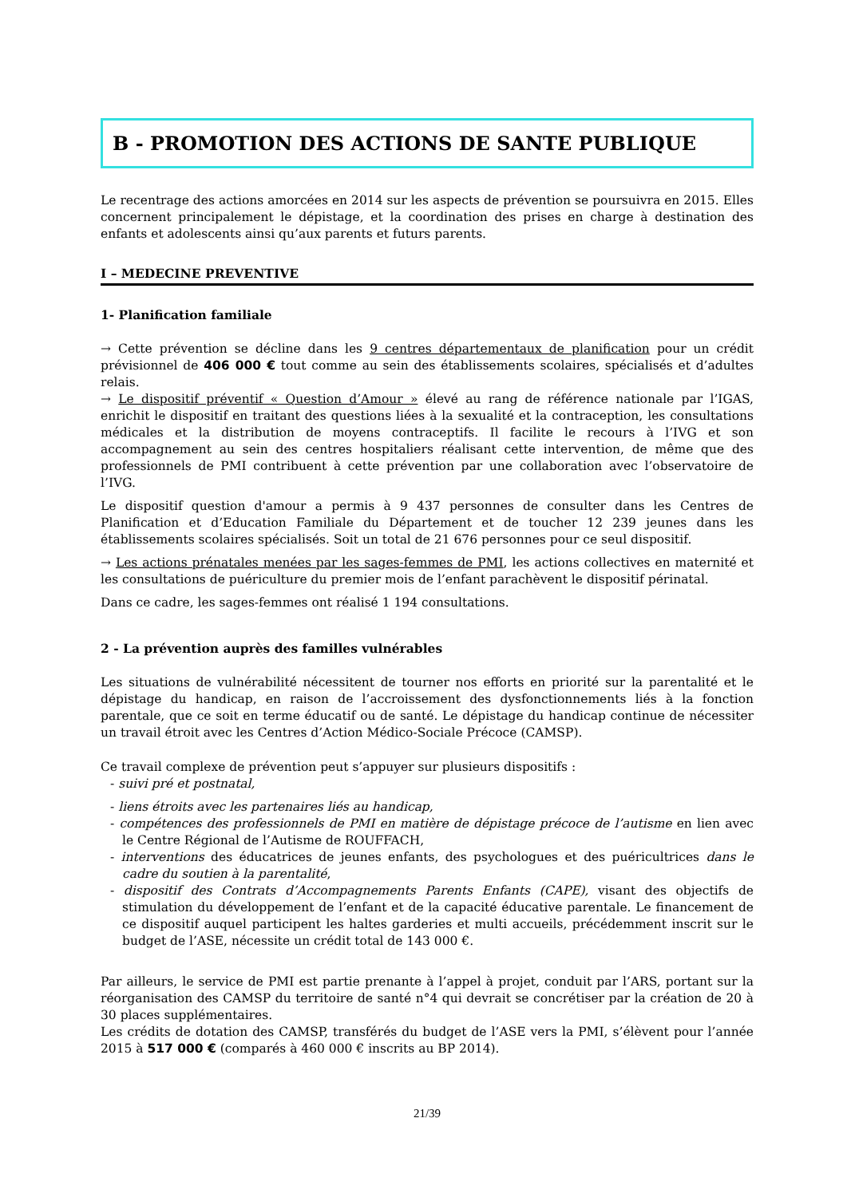B - PROMOTION DES ACTIONS DE SANTE PUBLIQUE
Le recentrage des actions amorcées en 2014 sur les aspects de prévention se poursuivra en 2015. Elles concernent principalement le dépistage, et la coordination des prises en charge à destination des enfants et adolescents ainsi qu’aux parents et futurs parents.
I – MEDECINE PREVENTIVE
1- Planification familiale
→ Cette prévention se décline dans les 9 centres départementaux de planification pour un crédit prévisionnel de 406 000 € tout comme au sein des établissements scolaires, spécialisés et d’adultes relais.
→ Le dispositif préventif « Question d’Amour » élevé au rang de référence nationale par l’IGAS, enrichit le dispositif en traitant des questions liées à la sexualité et la contraception, les consultations médicales et la distribution de moyens contraceptifs. Il facilite le recours à l’IVG et son accompagnement au sein des centres hospitaliers réalisant cette intervention, de même que des professionnels de PMI contribuent à cette prévention par une collaboration avec l’observatoire de l’IVG.
Le dispositif question d'amour a permis à 9 437 personnes de consulter dans les Centres de Planification et d’Education Familiale du Département et de toucher 12 239 jeunes dans les établissements scolaires spécialisés. Soit un total de 21 676 personnes pour ce seul dispositif.
→ Les actions prénatales menées par les sages-femmes de PMI, les actions collectives en maternité et les consultations de puériculture du premier mois de l’enfant parachèvent le dispositif périnatal.
Dans ce cadre, les sages-femmes ont réalisé 1 194 consultations.
2 - La prévention auprès des familles vulnérables
Les situations de vulnérabilité nécessitent de tourner nos efforts en priorité sur la parentalité et le dépistage du handicap, en raison de l’accroissement des dysfonctionnements liés à la fonction parentale, que ce soit en terme éducatif ou de santé. Le dépistage du handicap continue de nécessiter un travail étroit avec les Centres d’Action Médico-Sociale Précoce (CAMSP).
Ce travail complexe de prévention peut s’appuyer sur plusieurs dispositifs :
- suivi pré et postnatal,
- liens étroits avec les partenaires liés au handicap,
- compétences des professionnels de PMI en matière de dépistage précoce de l’autisme en lien avec le Centre Régional de l’Autisme de ROUFFACH,
- interventions des éducatrices de jeunes enfants, des psychologues et des puéricultrices dans le cadre du soutien à la parentalité,
- dispositif des Contrats d’Accompagnements Parents Enfants (CAPE), visant des objectifs de stimulation du développement de l’enfant et de la capacité éducative parentale. Le financement de ce dispositif auquel participent les haltes garderies et multi accueils, précédemment inscrit sur le budget de l’ASE, nécessite un crédit total de 143 000 €.
Par ailleurs, le service de PMI est partie prenante à l’appel à projet, conduit par l’ARS, portant sur la réorganisation des CAMSP du territoire de santé n°4 qui devrait se concrétiser par la création de 20 à 30 places supplémentaires.
Les crédits de dotation des CAMSP, transférés du budget de l’ASE vers la PMI, s’élèvent pour l’année 2015 à 517 000 € (comparés à 460 000 € inscrits au BP 2014).
21/39